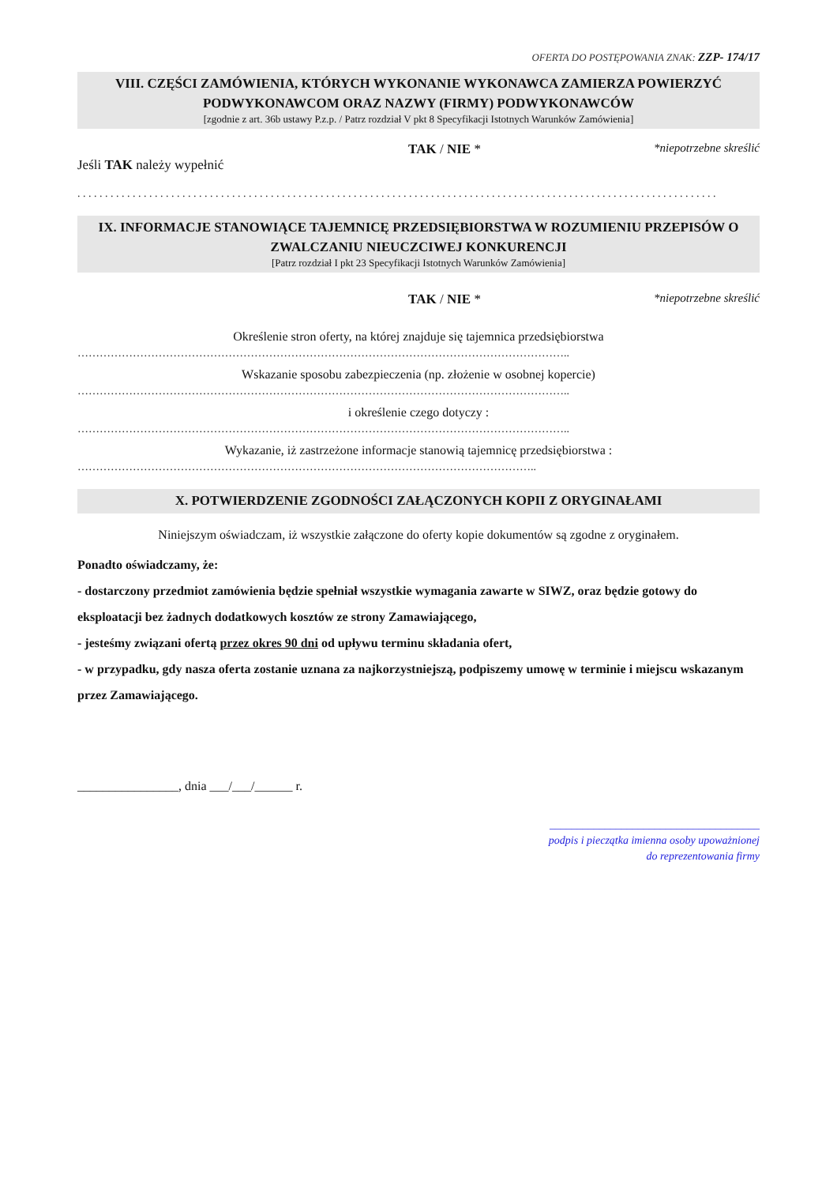OFERTA DO POSTĘPOWANIA ZNAK: ZZP- 174/17
VIII. CZĘŚCI ZAMÓWIENIA, KTÓRYCH WYKONANIE WYKONAWCA ZAMIERZA POWIERZYĆ PODWYKONAWCOM ORAZ NAZWY (FIRMY) PODWYKONAWCÓW
[zgodnie z art. 36b ustawy P.z.p. / Patrz rozdział V pkt 8 Specyfikacji Istotnych Warunków Zamówienia]
TAK / NIE * *niepotrzebne skreślić
Jeśli TAK należy wypełnić
. . . . . . . . . . . . . . . . . . . . . . . . . . . . . . . . . . . . . . . . . . . . . . . . . . . . . . . . . . . . . . . . . . . . . . . . . . . . . . . . . . . . . . . . . . . . . . . . . . . . . . . . . . . . . . . . . . . .
IX. INFORMACJE STANOWIĄCE TAJEMNICĘ PRZEDSIĘBIORSTWA W ROZUMIENIU PRZEPISÓW O ZWALCZANIU NIEUCZCIWEJ KONKURENCJI
[Patrz rozdział I pkt 23 Specyfikacji Istotnych Warunków Zamówienia]
TAK / NIE * *niepotrzebne skreślić
Określenie stron oferty, na której znajduje się tajemnica przedsiębiorstwa
……………………………………………………………………………………………………………………..
Wskazanie sposobu zabezpieczenia (np. złożenie w osobnej kopercie)
……………………………………………………………………………………………………………………..
i określenie czego dotyczy :
……………………………………………………………………………………………………………………..
Wykazanie, iż zastrzeżone informacje stanowią tajemnicę przedsiębiorstwa :
……………………………………………………………………………………………………………..
X. POTWIERDZENIE ZGODNOŚCI ZAŁĄCZONYCH KOPII Z ORYGINAŁAMI
Niniejszym oświadczam, iż wszystkie załączone do oferty kopie dokumentów są zgodne z oryginałem.
Ponadto oświadczamy, że:
- dostarczony przedmiot zamówienia będzie spełniał wszystkie wymagania zawarte w SIWZ, oraz będzie gotowy do eksploatacji bez żadnych dodatkowych kosztów ze strony Zamawiającego,
- jesteśmy związani ofertą przez okres 90 dni od upływu terminu składania ofert,
- w przypadku, gdy nasza oferta zostanie uznana za najkorzystniejszą, podpiszemy umowę w terminie i miejscu wskazanym przez Zamawiającego.
________________, dnia ___/___/______ r.
______________________________________
podpis i pieczątka imienna osoby upoważnionej
do reprezentowania firmy